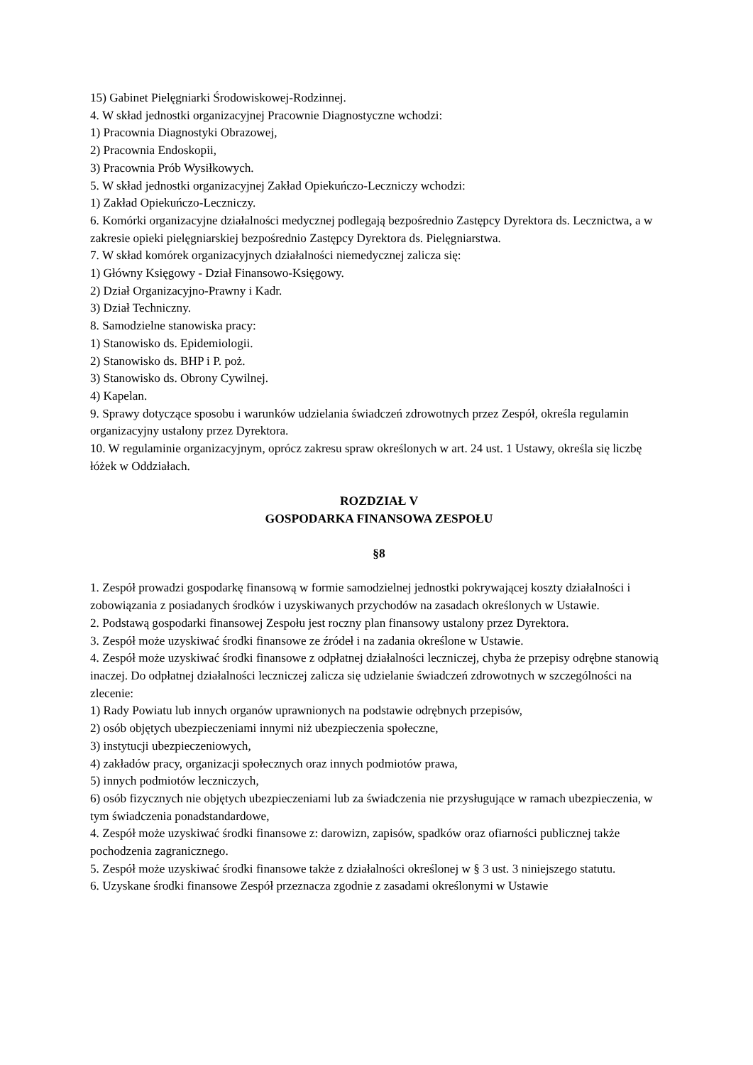15) Gabinet Pielęgniarki Środowiskowej-Rodzinnej.
4. W skład jednostki organizacyjnej Pracownie Diagnostyczne wchodzi:
1) Pracownia Diagnostyki Obrazowej,
2) Pracownia Endoskopii,
3) Pracownia Prób Wysiłkowych.
5. W skład jednostki organizacyjnej Zakład Opiekuńczo-Leczniczy wchodzi:
1) Zakład Opiekuńczo-Leczniczy.
6. Komórki organizacyjne działalności medycznej podlegają bezpośrednio Zastępcy Dyrektora ds. Lecznictwa, a w zakresie opieki pielęgniarskiej bezpośrednio Zastępcy Dyrektora ds. Pielęgniarstwa.
7. W skład komórek organizacyjnych działalności niemedycznej zalicza się:
1) Główny Księgowy - Dział Finansowo-Księgowy.
2) Dział Organizacyjno-Prawny i Kadr.
3) Dział Techniczny.
8. Samodzielne stanowiska pracy:
1) Stanowisko ds. Epidemiologii.
2) Stanowisko ds. BHP i P. poż.
3) Stanowisko ds. Obrony Cywilnej.
4) Kapelan.
9. Sprawy dotyczące sposobu i warunków udzielania świadczeń zdrowotnych przez Zespół, określa regulamin organizacyjny ustalony przez Dyrektora.
10. W regulaminie organizacyjnym, oprócz zakresu spraw określonych w art. 24 ust. 1 Ustawy, określa się liczbę łóżek w Oddziałach.
ROZDZIAŁ V
GOSPODARKA FINANSOWA ZESPOŁU
§8
1. Zespół prowadzi gospodarkę finansową w formie samodzielnej jednostki pokrywającej koszty działalności i zobowiązania z posiadanych środków i uzyskiwanych przychodów na zasadach określonych w Ustawie.
2. Podstawą gospodarki finansowej Zespołu jest roczny plan finansowy ustalony przez Dyrektora.
3. Zespół może uzyskiwać środki finansowe ze źródeł i na zadania określone w Ustawie.
4. Zespół może uzyskiwać środki finansowe z odpłatnej działalności leczniczej, chyba że przepisy odrębne stanowią inaczej. Do odpłatnej działalności leczniczej zalicza się udzielanie świadczeń zdrowotnych w szczególności na zlecenie:
1) Rady Powiatu lub innych organów uprawnionych na podstawie odrębnych przepisów,
2) osób objętych ubezpieczeniami innymi niż ubezpieczenia społeczne,
3) instytucji ubezpieczeniowych,
4) zakładów pracy, organizacji społecznych oraz innych podmiotów prawa,
5) innych podmiotów leczniczych,
6) osób fizycznych nie objętych ubezpieczeniami lub za świadczenia nie przysługujące w ramach ubezpieczenia, w tym świadczenia ponadstandardowe,
4. Zespół może uzyskiwać środki finansowe z: darowizn, zapisów, spadków oraz ofiarności publicznej także pochodzenia zagranicznego.
5. Zespół może uzyskiwać środki finansowe także z działalności określonej w § 3 ust. 3 niniejszego statutu.
6. Uzyskane środki finansowe Zespół przeznacza zgodnie z zasadami określonymi w Ustawie